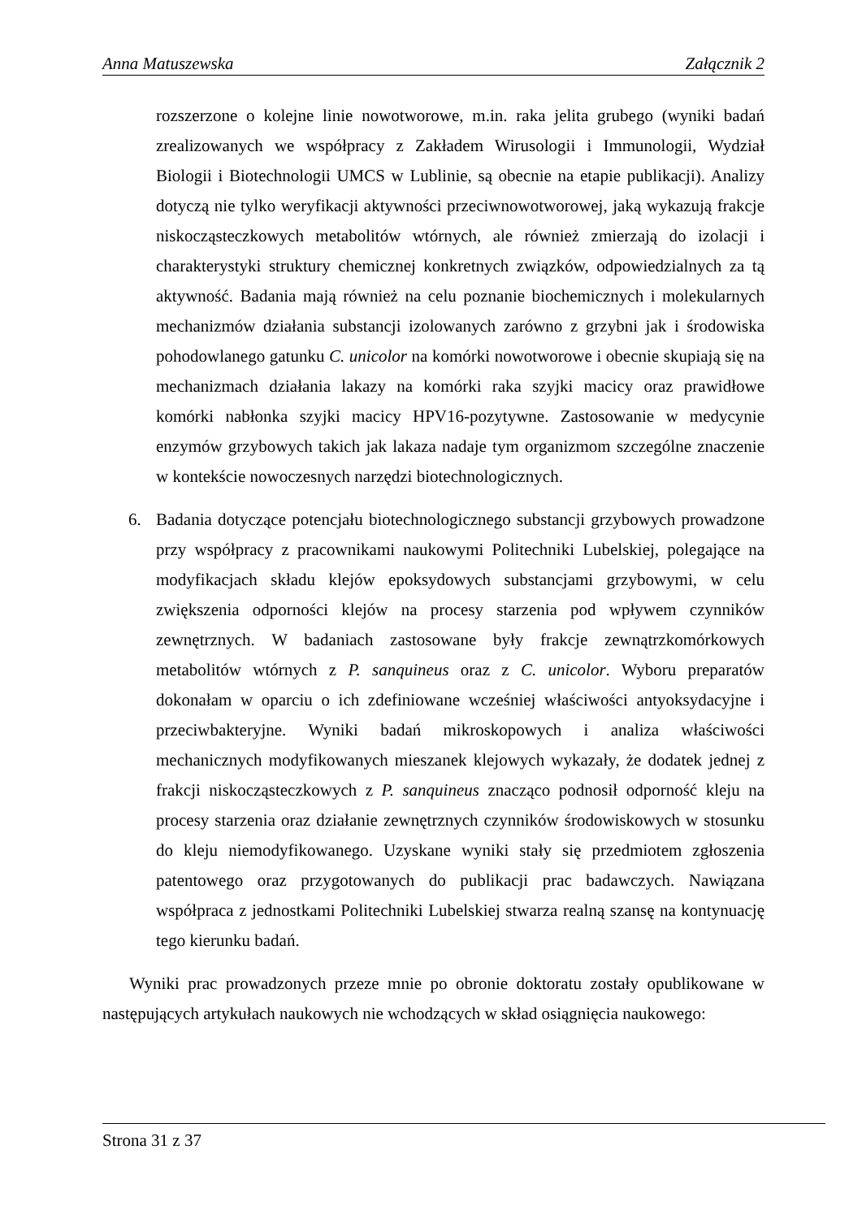Anna Matuszewska Załącznik 2
rozszerzone o kolejne linie nowotworowe, m.in. raka jelita grubego (wyniki badań zrealizowanych we współpracy z Zakładem Wirusologii i Immunologii, Wydział Biologii i Biotechnologii UMCS w Lublinie, są obecnie na etapie publikacji). Analizy dotyczą nie tylko weryfikacji aktywności przeciwnowotworowej, jaką wykazują frakcje niskocząsteczkowych metabolitów wtórnych, ale również zmierzają do izolacji i charakterystyki struktury chemicznej konkretnych związków, odpowiedzialnych za tą aktywność. Badania mają również na celu poznanie biochemicznych i molekularnych mechanizmów działania substancji izolowanych zarówno z grzybni jak i środowiska pohodowlanego gatunku C. unicolor na komórki nowotworowe i obecnie skupiają się na mechanizmach działania lakazy na komórki raka szyjki macicy oraz prawidłowe komórki nabłonka szyjki macicy HPV16-pozytywne. Zastosowanie w medycynie enzymów grzybowych takich jak lakaza nadaje tym organizmom szczególne znaczenie w kontekście nowoczesnych narzędzi biotechnologicznych.
6. Badania dotyczące potencjału biotechnologicznego substancji grzybowych prowadzone przy współpracy z pracownikami naukowymi Politechniki Lubelskiej, polegające na modyfikacjach składu klejów epoksydowych substancjami grzybowymi, w celu zwiększenia odporności klejów na procesy starzenia pod wpływem czynników zewnętrznych. W badaniach zastosowane były frakcje zewnątrzkomórkowych metabolitów wtórnych z P. sanquineus oraz z C. unicolor. Wyboru preparatów dokonałam w oparciu o ich zdefiniowane wcześniej właściwości antyoksydacyjne i przeciwbakteryjne. Wyniki badań mikroskopowych i analiza właściwości mechanicznych modyfikowanych mieszanek klejowych wykazały, że dodatek jednej z frakcji niskocząsteczkowych z P. sanquineus znacząco podnosił odporność kleju na procesy starzenia oraz działanie zewnętrznych czynników środowiskowych w stosunku do kleju niemodyfikowanego. Uzyskane wyniki stały się przedmiotem zgłoszenia patentowego oraz przygotowanych do publikacji prac badawczych. Nawiązana współpraca z jednostkami Politechniki Lubelskiej stwarza realną szansę na kontynuację tego kierunku badań.
Wyniki prac prowadzonych przeze mnie po obronie doktoratu zostały opublikowane w następujących artykułach naukowych nie wchodzących w skład osiągnięcia naukowego:
Strona 31 z 37